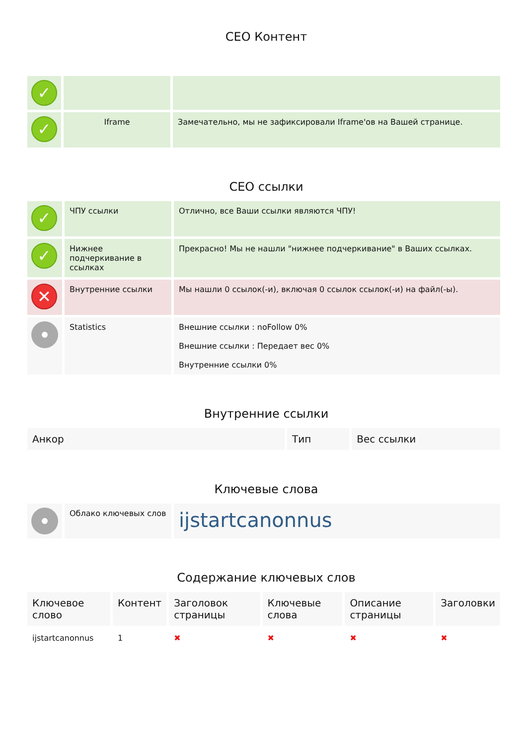CEO Контент
| ✓ | | |
| ✓ | Iframe | Замечательно, мы не зафиксировали Iframe'ов на Вашей странице. |
CEO ссылки
| ✓ | ЧПУ ссылки | Отлично, все Ваши ссылки являются ЧПУ! |
| ✓ | Нижнее подчеркивание в ссылках | Прекрасно! Мы не нашли "нижнее подчеркивание" в Ваших ссылках. |
| ✕ | Внутренние ссылки | Мы нашли 0 ссылок(-и), включая 0 ссылок ссылок(-и) на файл(-ы). |
| | Statistics | Внешние ссылки : noFollow 0% Внешние ссылки : Передает вес 0% Внутренние ссылки 0% |
Внутренние ссылки
| Анкор | Тип | Вес ссылки |
| --- | --- | --- |
Ключевые слова
| | Облако ключевых слов | ijstartcanonnus |
Содержание ключевых слов
| Ключевое слово | Контент | Заголовок страницы | Ключевые слова | Описание страницы | Заголовки |
| --- | --- | --- | --- | --- | --- |
| ijstartcanonnus | 1 | ✖ | ✖ | ✖ | ✖ |